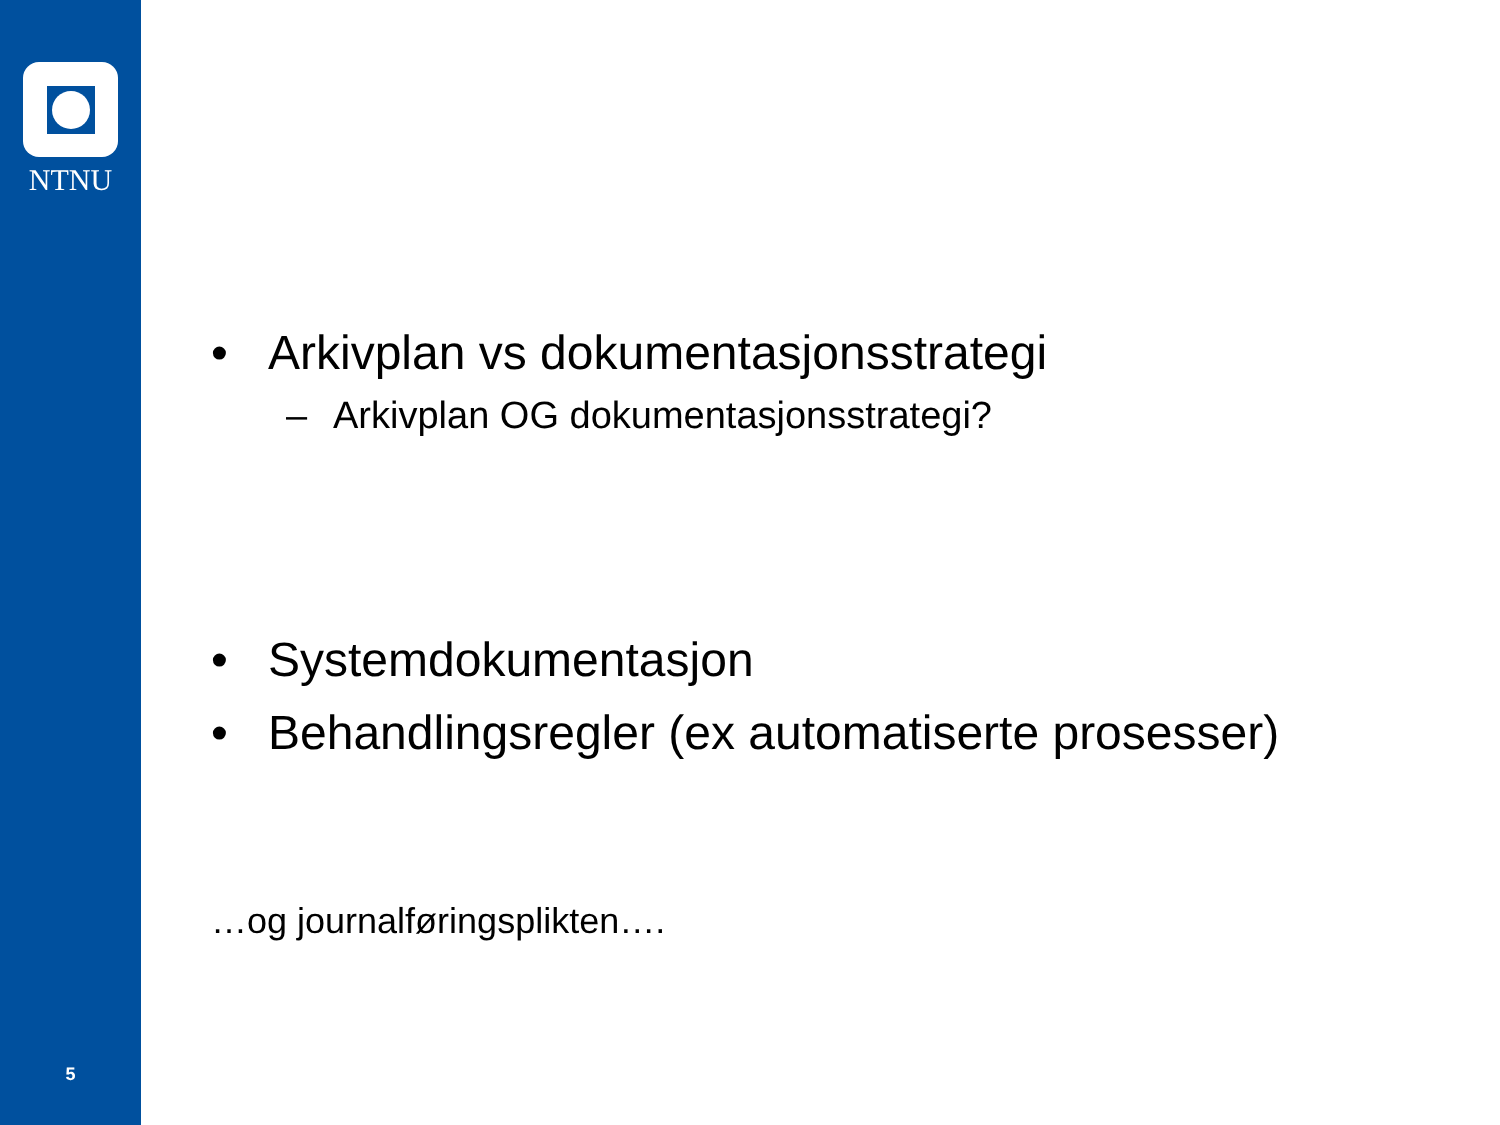NTNU
5
• Arkivplan vs dokumentasjonsstrategi
– Arkivplan OG dokumentasjonsstrategi?
• Systemdokumentasjon
• Behandlingsregler (ex automatiserte prosesser)
…og journalføringsplikten….